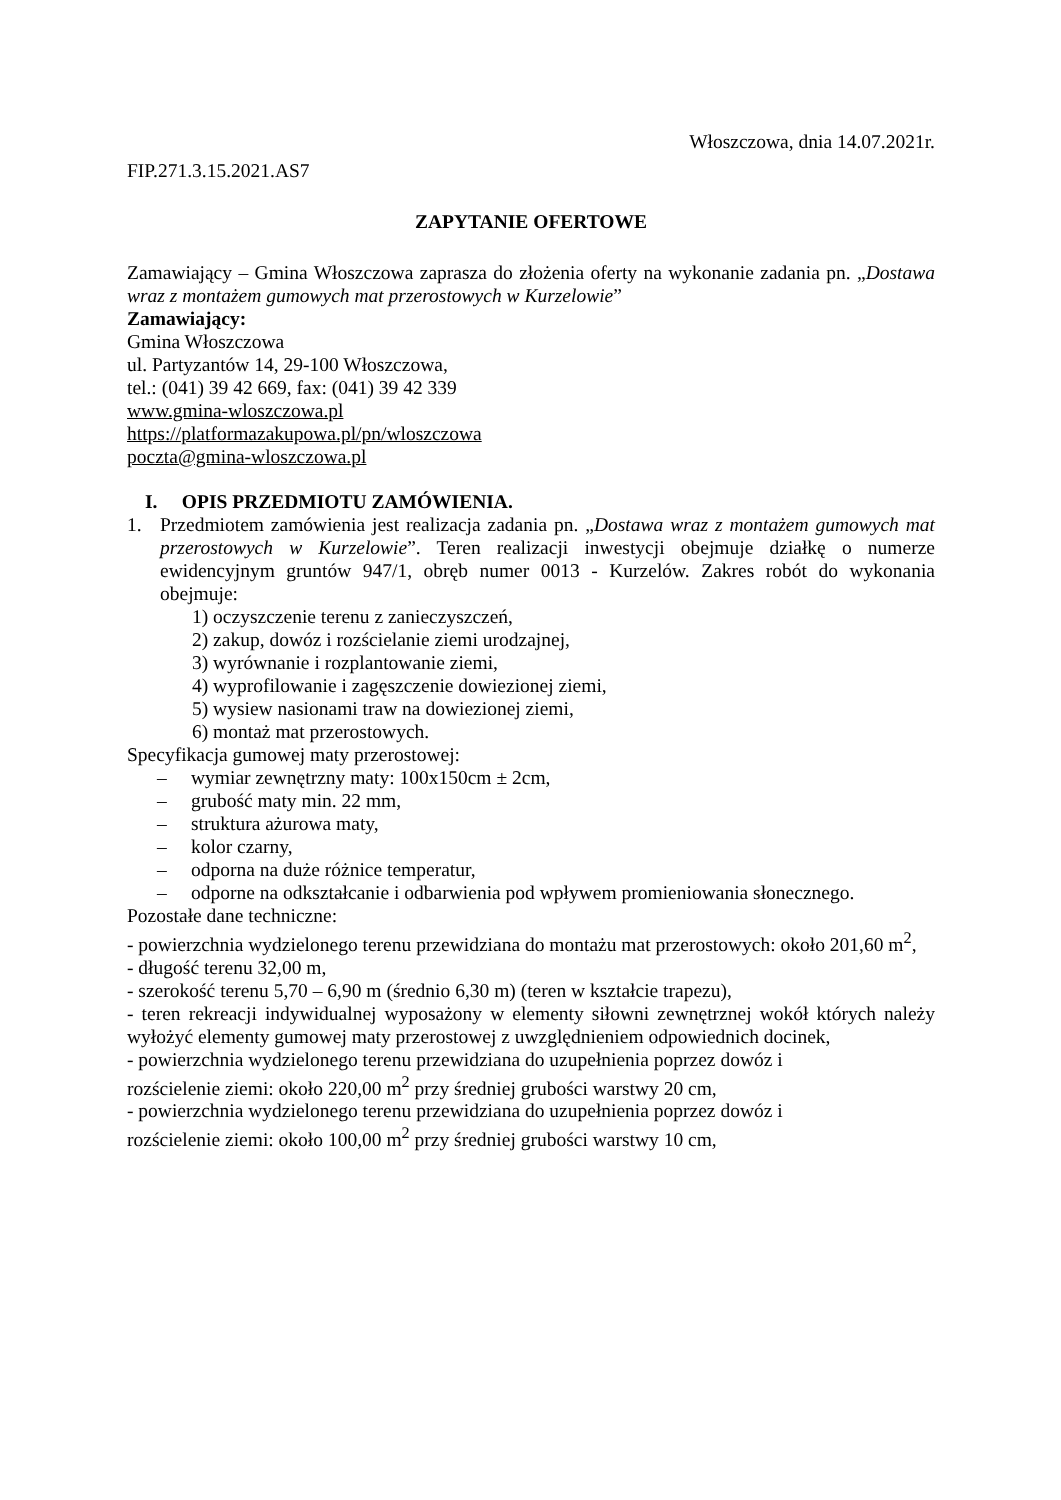Włoszczowa, dnia 14.07.2021r.
FIP.271.3.15.2021.AS7
ZAPYTANIE OFERTOWE
Zamawiający – Gmina Włoszczowa zaprasza do złożenia oferty na wykonanie zadania pn. „Dostawa wraz z montażem gumowych mat przerostowych w Kurzelowie”
Zamawiający:
Gmina Włoszczowa
ul. Partyzantów 14, 29-100 Włoszczowa,
tel.: (041) 39 42 669, fax: (041) 39 42 339
www.gmina-wloszczowa.pl
https://platformazakupowa.pl/pn/wloszczowa
poczta@gmina-wloszczowa.pl
I. OPIS PRZEDMIOTU ZAMÓWIENIA.
1. Przedmiotem zamówienia jest realizacja zadania pn. „Dostawa wraz z montażem gumowych mat przerostowych w Kurzelowie”. Teren realizacji inwestycji obejmuje działkę o numerze ewidencyjnym gruntów 947/1, obręb numer 0013 - Kurzelów. Zakres robót do wykonania obejmuje:
1) oczyszczenie terenu z zanieczyszczeń,
2) zakup, dowóz i rozścielanie ziemi urodzajnej,
3) wyrównanie i rozplantowanie ziemi,
4) wyprofilowanie i zagęszczenie dowiezionej ziemi,
5) wysiew nasionami traw na dowiezionej ziemi,
6) montaż mat przerostowych.
Specyfikacja gumowej maty przerostowej:
– wymiar zewnętrzny maty: 100x150cm ± 2cm,
– grubość maty min. 22 mm,
– struktura ażurowa maty,
– kolor czarny,
– odporna na duże różnice temperatur,
– odporne na odkształcanie i odbarwienia pod wpływem promieniowania słonecznego.
Pozostałe dane techniczne:
- powierzchnia wydzielonego terenu przewidziana do montażu mat przerostowych: około 201,60 m<sup>2</sup>,
- długość terenu 32,00 m,
- szerokość terenu 5,70 – 6,90 m (średnio 6,30 m) (teren w kształcie trapezu),
- teren rekreacji indywidualnej wyposażony w elementy siłowni zewnętrznej wokół których należy wyłożyć elementy gumowej maty przerostowej z uwzględnieniem odpowiednich docinek,
- powierzchnia wydzielonego terenu przewidziana do uzupełnienia poprzez dowóz i
rozścielenie ziemi: około 220,00 m<sup>2</sup> przy średniej grubości warstwy 20 cm,
- powierzchnia wydzielonego terenu przewidziana do uzupełnienia poprzez dowóz i
rozścielenie ziemi: około 100,00 m<sup>2</sup> przy średniej grubości warstwy 10 cm,